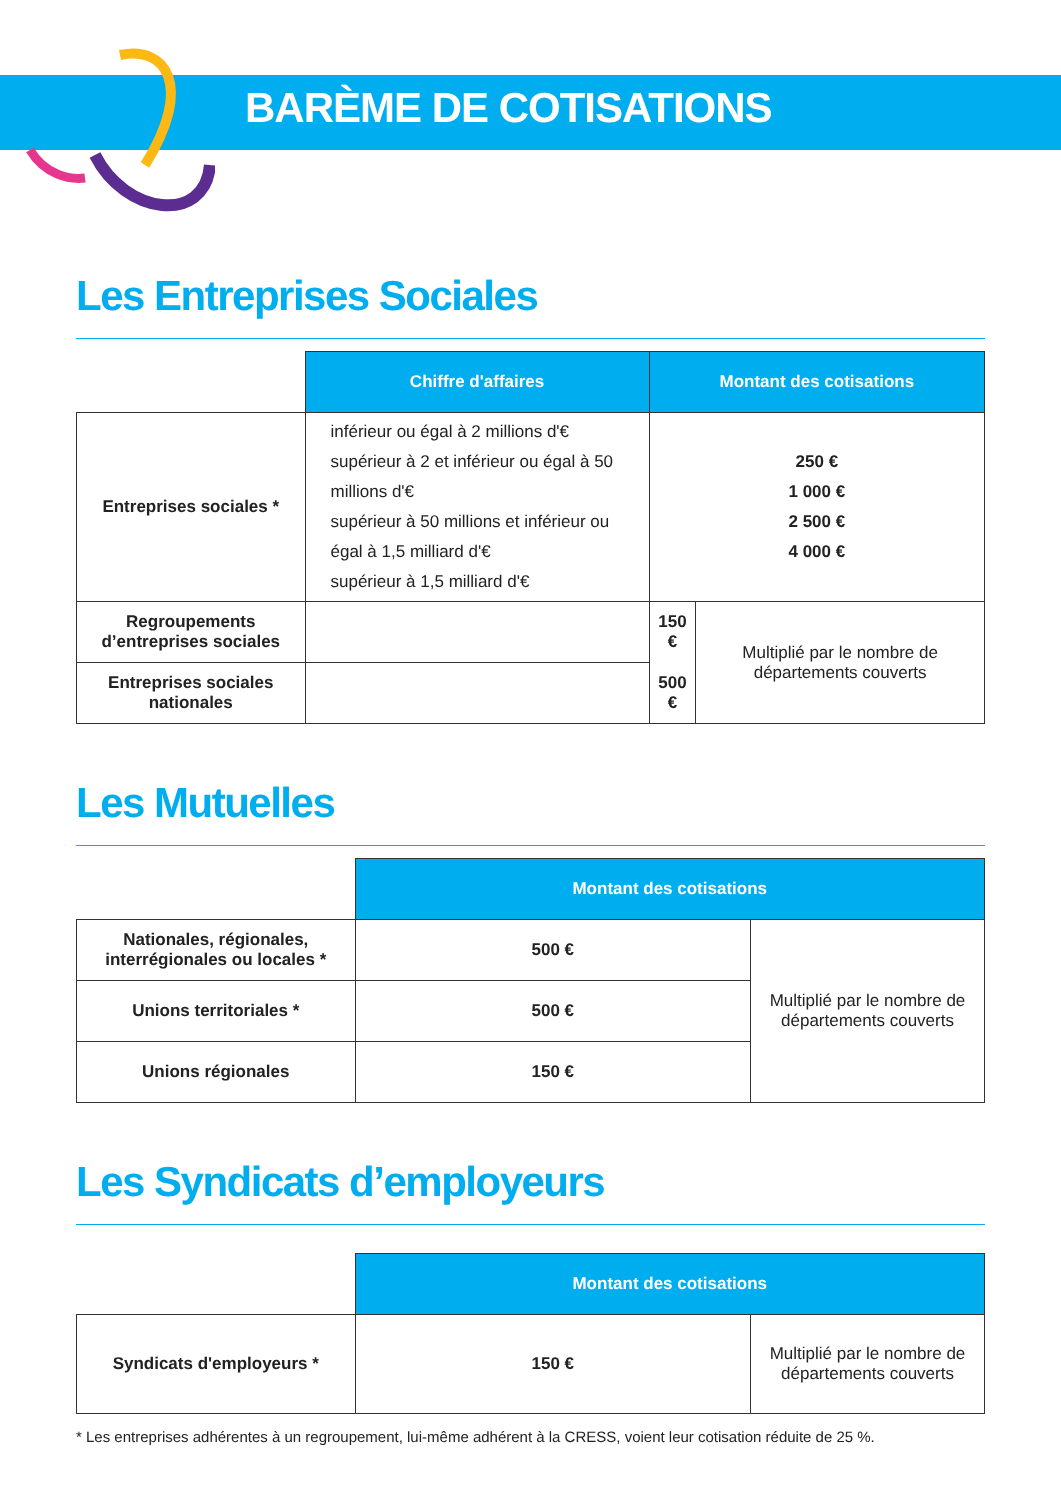BARÈME DE COTISATIONS
Les Entreprises Sociales
| | Chiffre d'affaires | Montant des cotisations | |
| Entreprises sociales * | inférieur ou égal à 2 millions d'€ supérieur à 2 et inférieur ou égal à 50 millions d'€ supérieur à 50 millions et inférieur ou égal à 1,5 milliard d'€ supérieur à 1,5 milliard d'€ | 250 € 1 000 € 2 500 € 4 000 € | |
| Regroupements d’entreprises sociales | | 150 € | Multiplié par le nombre de départements couverts |
| Entreprises sociales nationales | | 500 € | |
Les Mutuelles
| | Montant des cotisations | |
| Nationales, régionales, interrégionales ou locales * | 500 € | Multiplié par le nombre de départements couverts |
| Unions territoriales * | 500 € | |
| Unions régionales | 150 € | |
Les Syndicats d’employeurs
| | Montant des cotisations | |
| Syndicats d'employeurs * | 150 € | Multiplié par le nombre de départements couverts |
* Les entreprises adhérentes à un regroupement, lui-même adhérent à la CRESS, voient leur cotisation réduite de 25 %.